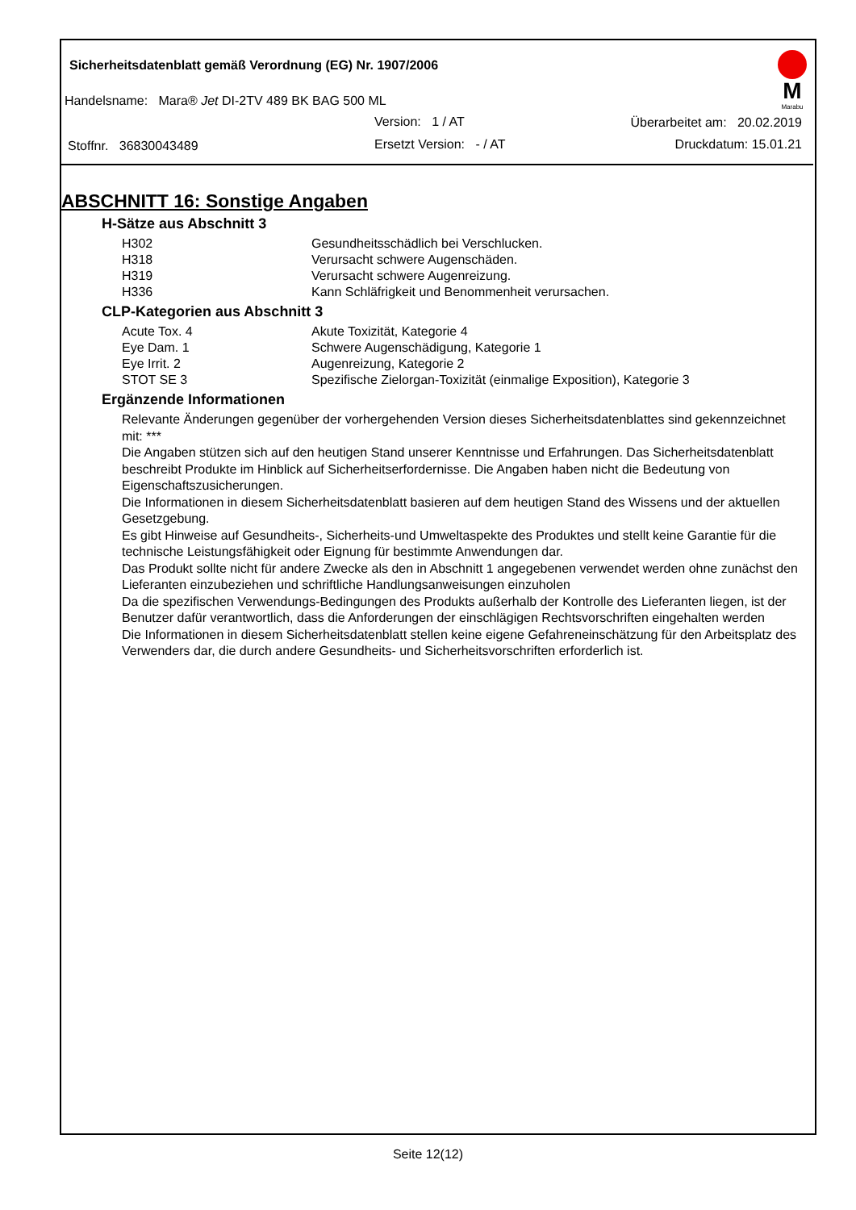Sicherheitsdatenblatt gemäß Verordnung (EG) Nr. 1907/2006
M
Marabu
Handelsname: Mara® Jet DI-2TV 489 BK BAG 500 ML
Version: 1 / AT Überarbeitet am: 20.02.2019
Stoffnr. 36830043489 Ersetzt Version: - / AT Druckdatum: 15.01.21
ABSCHNITT 16: Sonstige Angaben
H-Sätze aus Abschnitt 3
| H302 | Gesundheitsschädlich bei Verschlucken. |
| H318 | Verursacht schwere Augenschäden. |
| H319 | Verursacht schwere Augenreizung. |
| H336 | Kann Schläfrigkeit und Benommenheit verursachen. |
CLP-Kategorien aus Abschnitt 3
| Acute Tox. 4 | Akute Toxizität, Kategorie 4 |
| Eye Dam. 1 | Schwere Augenschädigung, Kategorie 1 |
| Eye Irrit. 2 | Augenreizung, Kategorie 2 |
| STOT SE 3 | Spezifische Zielorgan-Toxizität (einmalige Exposition), Kategorie 3 |
Ergänzende Informationen
Relevante Änderungen gegenüber der vorhergehenden Version dieses Sicherheitsdatenblattes sind gekennzeichnet mit: ***
Die Angaben stützen sich auf den heutigen Stand unserer Kenntnisse und Erfahrungen. Das Sicherheitsdatenblatt beschreibt Produkte im Hinblick auf Sicherheitserfordernisse. Die Angaben haben nicht die Bedeutung von Eigenschaftszusicherungen.
Die Informationen in diesem Sicherheitsdatenblatt basieren auf dem heutigen Stand des Wissens und der aktuellen Gesetzgebung.
Es gibt Hinweise auf Gesundheits-, Sicherheits-und Umweltaspekte des Produktes und stellt keine Garantie für die technische Leistungsfähigkeit oder Eignung für bestimmte Anwendungen dar.
Das Produkt sollte nicht für andere Zwecke als den in Abschnitt 1 angegebenen verwendet werden ohne zunächst den Lieferanten einzubeziehen und schriftliche Handlungsanweisungen einzuholen
Da die spezifischen Verwendungs-Bedingungen des Produkts außerhalb der Kontrolle des Lieferanten liegen, ist der Benutzer dafür verantwortlich, dass die Anforderungen der einschlägigen Rechtsvorschriften eingehalten werden
Die Informationen in diesem Sicherheitsdatenblatt stellen keine eigene Gefahreneinschätzung für den Arbeitsplatz des Verwenders dar, die durch andere Gesundheits- und Sicherheitsvorschriften erforderlich ist.
Seite 12(12)